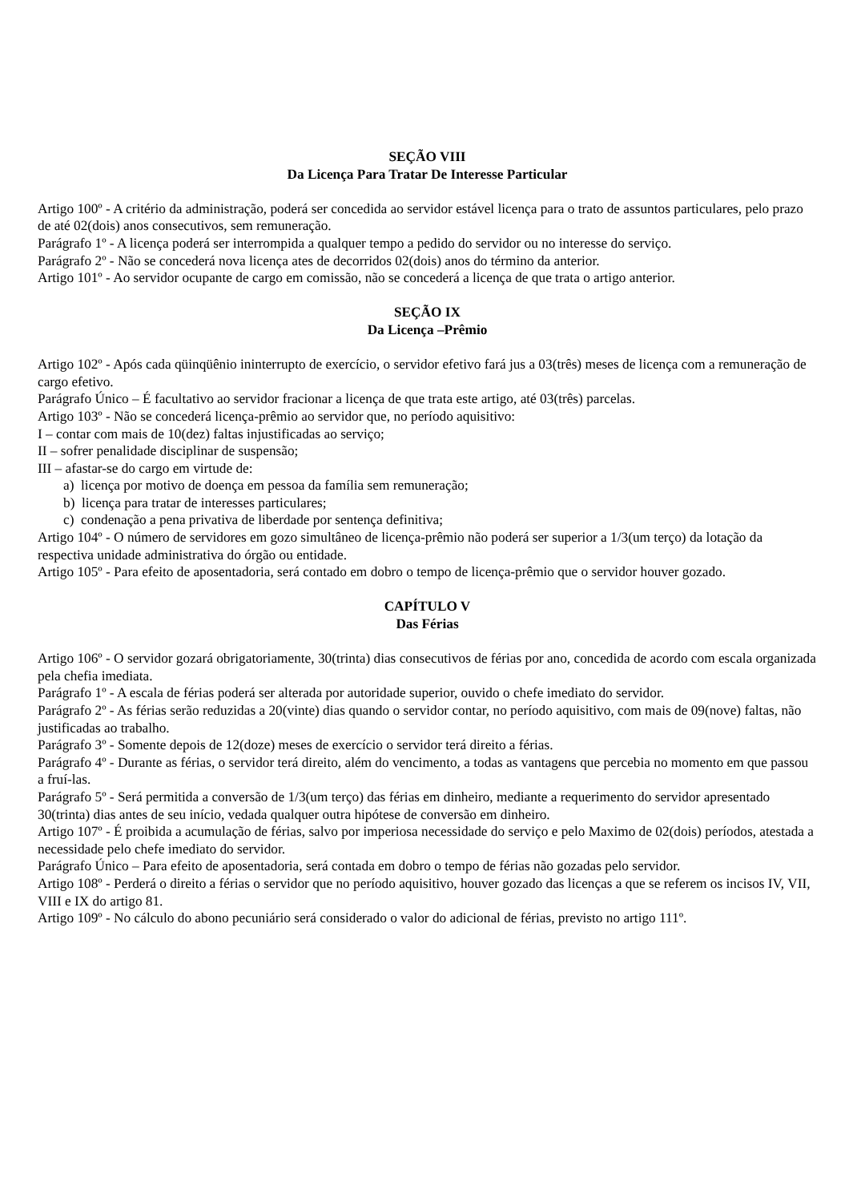SEÇÃO VIII
Da Licença Para Tratar De Interesse Particular
Artigo 100º - A critério da administração, poderá ser concedida ao servidor estável licença para o trato de assuntos particulares, pelo prazo de até 02(dois) anos consecutivos, sem remuneração.
Parágrafo 1º - A licença poderá ser interrompida a qualquer tempo a pedido do servidor ou no interesse do serviço.
Parágrafo 2º - Não se concederá nova licença ates de decorridos 02(dois) anos do término da anterior.
Artigo 101º - Ao servidor ocupante de cargo em comissão, não se concederá a licença de que trata o artigo anterior.
SEÇÃO IX
Da Licença –Prêmio
Artigo 102º - Após cada qüinqüênio ininterrupto de exercício, o servidor efetivo fará jus a 03(três) meses de licença com a remuneração de cargo efetivo.
Parágrafo Único – É facultativo ao servidor fracionar a licença de que trata este artigo, até 03(três) parcelas.
Artigo 103º - Não se concederá licença-prêmio ao servidor que, no período aquisitivo:
I – contar com mais de 10(dez) faltas injustificadas ao serviço;
II – sofrer penalidade disciplinar de suspensão;
III – afastar-se do cargo em virtude de:
a) licença por motivo de doença em pessoa da família sem remuneração;
b) licença para tratar de interesses particulares;
c) condenação a pena privativa de liberdade por sentença definitiva;
Artigo 104º - O número de servidores em gozo simultâneo de licença-prêmio não poderá ser superior a 1/3(um terço) da lotação da respectiva unidade administrativa do órgão ou entidade.
Artigo 105º - Para efeito de aposentadoria, será contado em dobro o tempo de licença-prêmio que o servidor houver gozado.
CAPÍTULO V
Das Férias
Artigo 106º - O servidor gozará obrigatoriamente, 30(trinta) dias consecutivos de férias por ano, concedida de acordo com escala organizada pela chefia imediata.
Parágrafo 1º - A escala de férias poderá ser alterada por autoridade superior, ouvido o chefe imediato do servidor.
Parágrafo 2º - As férias serão reduzidas a 20(vinte) dias quando o servidor contar, no período aquisitivo, com mais de 09(nove) faltas, não justificadas ao trabalho.
Parágrafo 3º - Somente depois de 12(doze) meses de exercício o servidor terá direito a férias.
Parágrafo 4º - Durante as férias, o servidor terá direito, além do vencimento, a todas as vantagens que percebia no momento em que passou a fruí-las.
Parágrafo 5º - Será permitida a conversão de 1/3(um terço) das férias em dinheiro, mediante a requerimento do servidor apresentado 30(trinta) dias antes de seu início, vedada qualquer outra hipótese de conversão em dinheiro.
Artigo 107º - É proibida a acumulação de férias, salvo por imperiosa necessidade do serviço e pelo Maximo de 02(dois) períodos, atestada a necessidade pelo chefe imediato do servidor.
Parágrafo Único – Para efeito de aposentadoria, será contada em dobro o tempo de férias não gozadas pelo servidor.
Artigo 108º - Perderá o direito a férias o servidor que no período aquisitivo, houver gozado das licenças a que se referem os incisos IV, VII, VIII e IX do artigo 81.
Artigo 109º - No cálculo do abono pecuniário será considerado o valor do adicional de férias, previsto no artigo 111º.